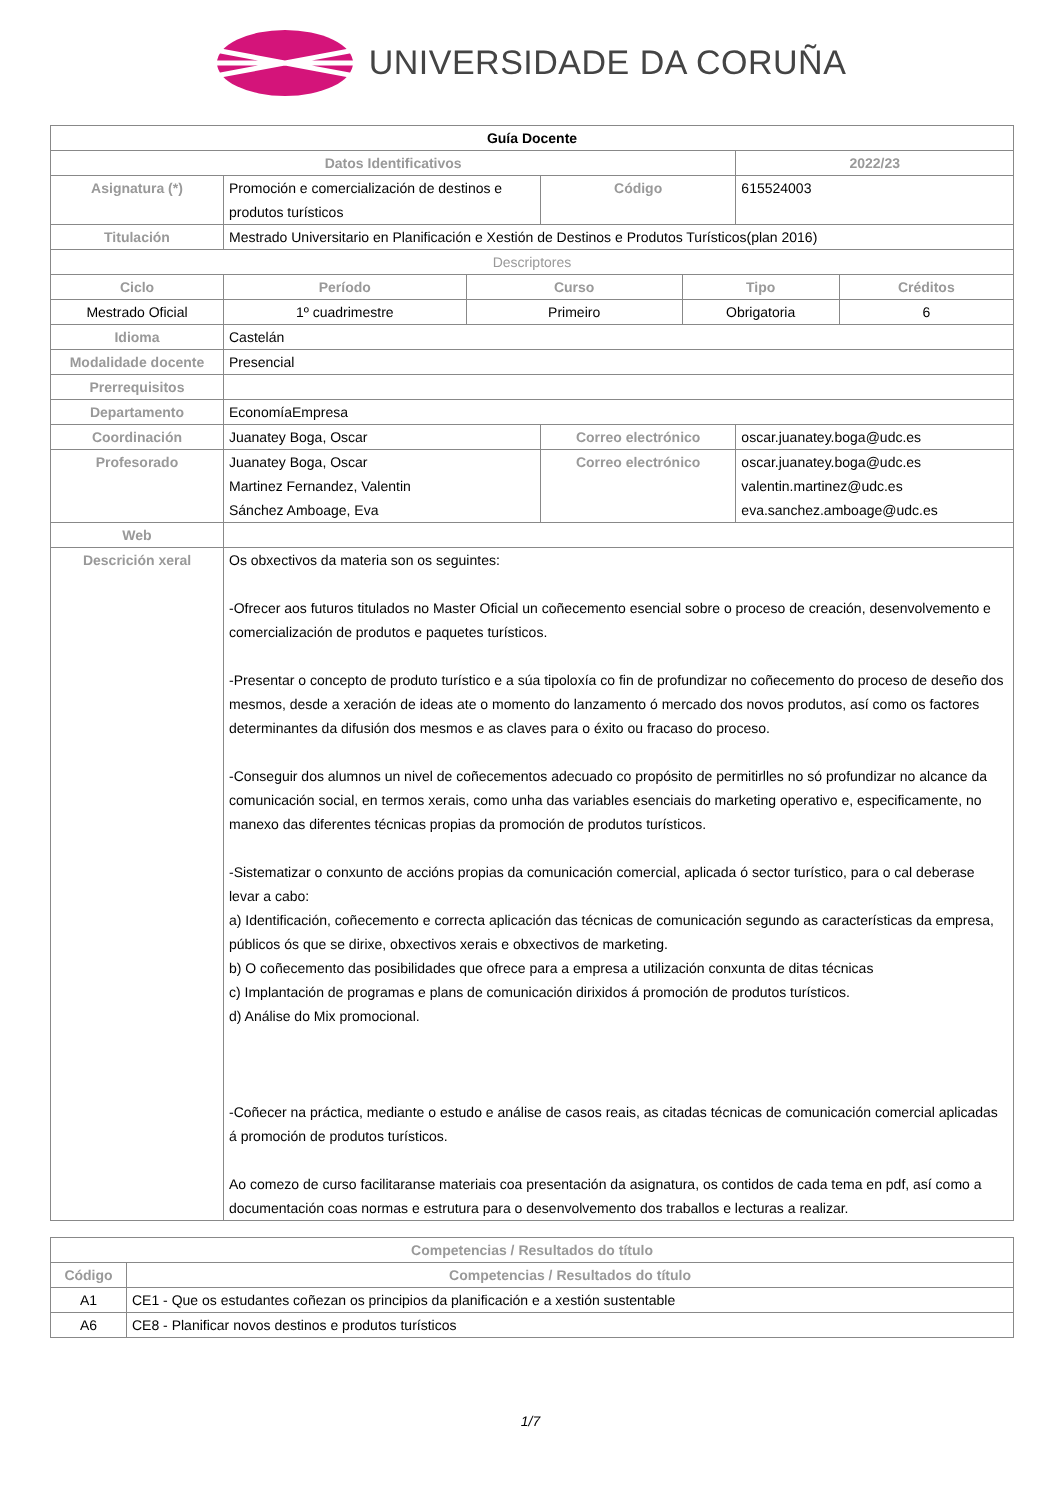UNIVERSIDADE DA CORUÑA
| Guía Docente | | | | | | |
| Datos Identificativos | | | | | 2022/23 | |
| Asignatura (*) | Promoción e comercialización de destinos e produtos turísticos | | Código | | 615524003 | |
| Titulación | Mestrado Universitario en Planificación e Xestión de Destinos e Produtos Turísticos(plan 2016) | | | | | |
| Descriptores | | | | | | |
| Ciclo | Período | Curso | | Tipo | | Créditos |
| Mestrado Oficial | 1º cuadrimestre | Primeiro | | Obrigatoria | | 6 |
| Idioma | Castelán | | | | | |
| Modalidade docente | Presencial | | | | | |
| Prerrequisitos | | | | | | |
| Departamento | EconomíaEmpresa | | | | | |
| Coordinación | Juanatey Boga, Oscar | | Correo electrónico | | oscar.juanatey.boga@udc.es | |
| Profesorado | Juanatey Boga, Oscar Martinez Fernandez, Valentin Sánchez Amboage, Eva | | Correo electrónico | | oscar.juanatey.boga@udc.es valentin.martinez@udc.es eva.sanchez.amboage@udc.es | |
| Web | | | | | | |
| Descrición xeral | Os obxectivos da materia son os seguintes: -Ofrecer aos futuros titulados no Master Oficial un coñecemento esencial sobre o proceso de creación, desenvolvemento e comercialización de produtos e paquetes turísticos. -Presentar o concepto de produto turístico e a súa tipoloxía co fin de profundizar no coñecemento do proceso de deseño dos mesmos, desde a xeración de ideas ate o momento do lanzamento ó mercado dos novos produtos, así como os factores determinantes da difusión dos mesmos e as claves para o éxito ou fracaso do proceso. -Conseguir dos alumnos un nivel de coñecementos adecuado co propósito de permitirlles no só profundizar no alcance da comunicación social, en termos xerais, como unha das variables esenciais do marketing operativo e, especificamente, no manexo das diferentes técnicas propias da promoción de produtos turísticos. -Sistematizar o conxunto de accións propias da comunicación comercial, aplicada ó sector turístico, para o cal deberase levar a cabo: a) Identificación, coñecemento e correcta aplicación das técnicas de comunicación segundo as características da empresa, públicos ós que se dirixe, obxectivos xerais e obxectivos de marketing. b) O coñecemento das posibilidades que ofrece para a empresa a utilización conxunta de ditas técnicas c) Implantación de programas e plans de comunicación dirixidos á promoción de produtos turísticos. d) Análise do Mix promocional. -Coñecer na práctica, mediante o estudo e análise de casos reais, as citadas técnicas de comunicación comercial aplicadas á promoción de produtos turísticos. Ao comezo de curso facilitaranse materiais coa presentación da asignatura, os contidos de cada tema en pdf, así como a documentación coas normas e estrutura para o desenvolvemento dos traballos e lecturas a realizar. | | | | | |
| Competencias / Resultados do título | |
| --- | --- |
| Código | Competencias / Resultados do título |
| A1 | CE1 - Que os estudantes coñezan os principios da planificación e a xestión sustentable |
| A6 | CE8 - Planificar novos destinos e produtos turísticos |
1/7